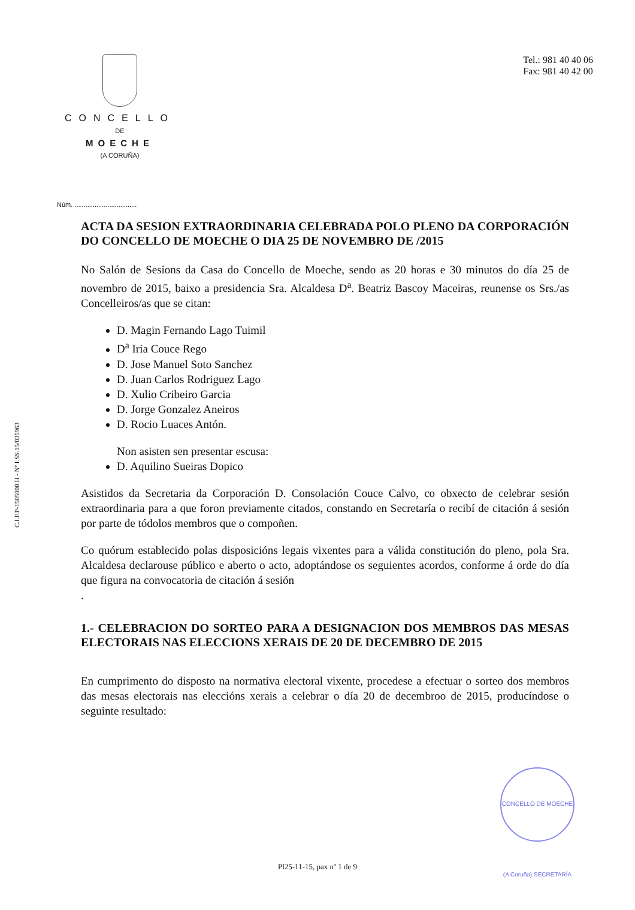C.I.F.P-1505000 H - Nº I.SS.15/035963
CONCELLO
DE
MOECHE
(A CORUÑA)
Tel.: 981 40 40 06
Fax: 981 40 42 00
Núm. ..................................
ACTA DA SESION EXTRAORDINARIA CELEBRADA POLO PLENO DA CORPORACIÓN DO CONCELLO DE MOECHE O DIA 25 DE NOVEMBRO DE /2015
No Salón de Sesions da Casa do Concello de Moeche, sendo as 20 horas e 30 minutos do día 25 de novembro de 2015, baixo a presidencia Sra. Alcaldesa D<sup>a</sup>. Beatriz Bascoy Maceiras, reunense os Srs./as Concelleiros/as que se citan:
D. Magin Fernando Lago Tuimil
D<sup>a</sup> Iria Couce Rego
D. Jose Manuel Soto Sanchez
D. Juan Carlos Rodriguez Lago
D. Xulio Cribeiro Garcia
D. Jorge Gonzalez Aneiros
D. Rocio Luaces Antón.
Non asisten sen presentar escusa:
D. Aquilino Sueiras Dopico
Asistidos da Secretaria da Corporación D. Consolación Couce Calvo, co obxecto de celebrar sesión extraordinaria para a que foron previamente citados, constando en Secretaría o recibí de citación á sesión por parte de tódolos membros que o compoñen.
Co quórum establecido polas disposicións legais vixentes para a válida constitución do pleno, pola Sra. Alcaldesa declarouse público e aberto o acto, adoptándose os seguientes acordos, conforme á orde do día que figura na convocatoria de citación á sesión
.
1.- CELEBRACION DO SORTEO PARA A DESIGNACION DOS MEMBROS DAS MESAS ELECTORAIS NAS ELECCIONS XERAIS DE 20 DE DECEMBRO DE 2015
En cumprimento do disposto na normativa electoral vixente, procedese a efectuar o sorteo dos membros das mesas electorais nas eleccións xerais a celebrar o día 20 de decembroo de 2015, producíndose o seguinte resultado:
CONCELLO DE MOECHE (A Coruña) SECRETARÍA
Pl25-11-15, pax nº 1 de 9